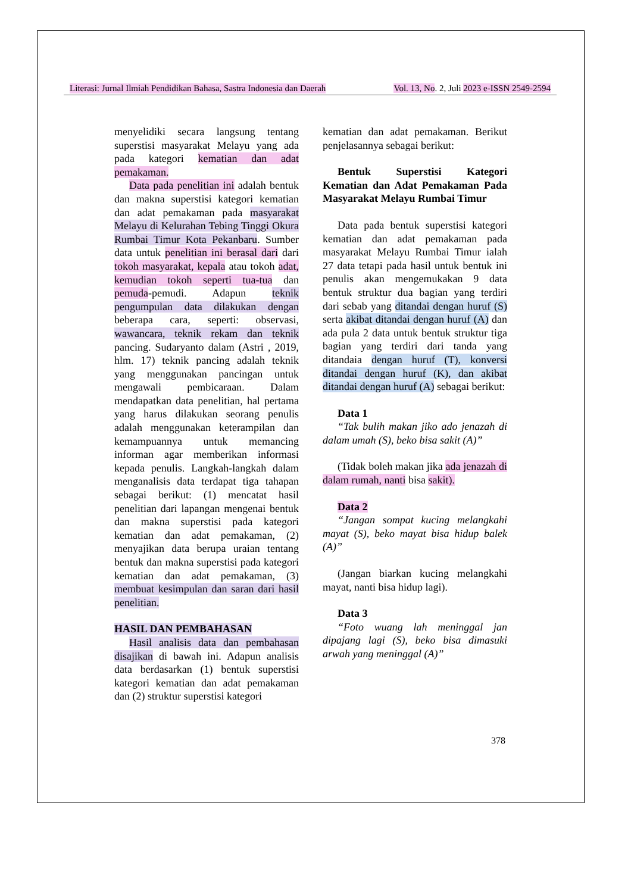Literasi: Jurnal Ilmiah Pendidikan Bahasa, Sastra Indonesia dan Daerah Vol. 13, No. 2, Juli 2023 e-ISSN 2549-2594
menyelidiki secara langsung tentang superstisi masyarakat Melayu yang ada pada kategori kematian dan adat pemakaman.
Data pada penelitian ini adalah bentuk dan makna superstisi kategori kematian dan adat pemakaman pada masyarakat Melayu di Kelurahan Tebing Tinggi Okura Rumbai Timur Kota Pekanbaru. Sumber data untuk penelitian ini berasal dari dari tokoh masyarakat, kepala atau tokoh adat, kemudian tokoh seperti tua-tua dan pemuda-pemudi. Adapun teknik pengumpulan data dilakukan dengan beberapa cara, seperti: observasi, wawancara, teknik rekam dan teknik pancing. Sudaryanto dalam (Astri , 2019, hlm. 17) teknik pancing adalah teknik yang menggunakan pancingan untuk mengawali pembicaraan. Dalam mendapatkan data penelitian, hal pertama yang harus dilakukan seorang penulis adalah menggunakan keterampilan dan kemampuannya untuk memancing informan agar memberikan informasi kepada penulis. Langkah-langkah dalam menganalisis data terdapat tiga tahapan sebagai berikut: (1) mencatat hasil penelitian dari lapangan mengenai bentuk dan makna superstisi pada kategori kematian dan adat pemakaman, (2) menyajikan data berupa uraian tentang bentuk dan makna superstisi pada kategori kematian dan adat pemakaman, (3) membuat kesimpulan dan saran dari hasil penelitian.
HASIL DAN PEMBAHASAN
Hasil analisis data dan pembahasan disajikan di bawah ini. Adapun analisis data berdasarkan (1) bentuk superstisi kategori kematian dan adat pemakaman dan (2) struktur superstisi kategori
kematian dan adat pemakaman. Berikut penjelasannya sebagai berikut:
Bentuk Superstisi Kategori Kematian dan Adat Pemakaman Pada Masyarakat Melayu Rumbai Timur
Data pada bentuk superstisi kategori kematian dan adat pemakaman pada masyarakat Melayu Rumbai Timur ialah 27 data tetapi pada hasil untuk bentuk ini penulis akan mengemukakan 9 data bentuk struktur dua bagian yang terdiri dari sebab yang ditandai dengan huruf (S) serta akibat ditandai dengan huruf (A) dan ada pula 2 data untuk bentuk struktur tiga bagian yang terdiri dari tanda yang ditandaia dengan huruf (T), konversi ditandai dengan huruf (K), dan akibat ditandai dengan huruf (A) sebagai berikut:
Data 1
“Tak bulih makan jiko ado jenazah di dalam umah (S), beko bisa sakit (A)”
(Tidak boleh makan jika ada jenazah di dalam rumah, nanti bisa sakit).
Data 2
“Jangan sompat kucing melangkahi mayat (S), beko mayat bisa hidup balek (A)”
(Jangan biarkan kucing melangkahi mayat, nanti bisa hidup lagi).
Data 3
“Foto wuang lah meninggal jan dipajang lagi (S), beko bisa dimasuki arwah yang meninggal (A)”
378